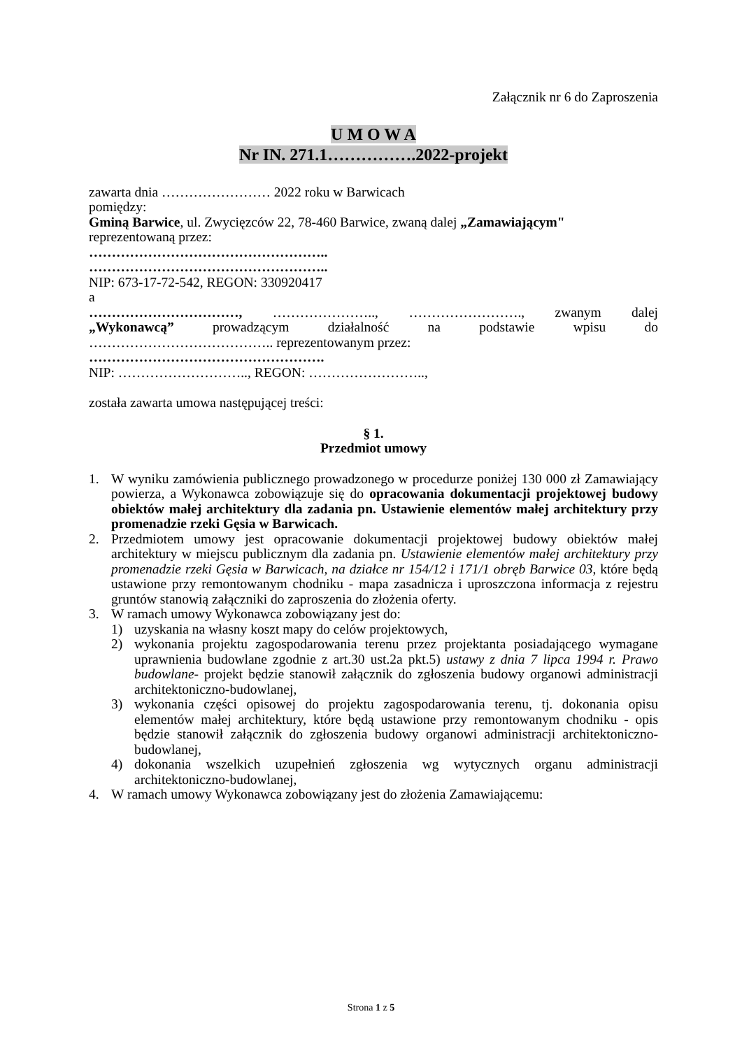Załącznik nr 6 do Zaproszenia
U M O W A
Nr IN. 271.1…………….2022-projekt
zawarta dnia …………………… 2022 roku w Barwicach
pomiędzy:
Gminą Barwice, ul. Zwycięzców 22, 78-460 Barwice, zwaną dalej „Zamawiającym"
reprezentowaną przez:
……………………………………………..
……………………………………………..
NIP: 673-17-72-542, REGON: 330920417
a
……………………………, ………………….., ……………………., zwanym dalej
„Wykonawcą” prowadzącym działalność na podstawie wpisu do
………………………………….. reprezentowanym przez:
…………………………………………….
NIP: ……………………….., REGON: ……………………..,
została zawarta umowa następującej treści:
§ 1.
Przedmiot umowy
1. W wyniku zamówienia publicznego prowadzonego w procedurze poniżej 130 000 zł Zamawiający powierza, a Wykonawca zobowiązuje się do opracowania dokumentacji projektowej budowy obiektów małej architektury dla zadania pn. Ustawienie elementów małej architektury przy promenadzie rzeki Gęsia w Barwicach.
2. Przedmiotem umowy jest opracowanie dokumentacji projektowej budowy obiektów małej architektury w miejscu publicznym dla zadania pn. Ustawienie elementów małej architektury przy promenadzie rzeki Gęsia w Barwicach, na działce nr 154/12 i 171/1 obręb Barwice 03, które będą ustawione przy remontowanym chodniku - mapa zasadnicza i uproszczona informacja z rejestru gruntów stanowią załączniki do zaproszenia do złożenia oferty.
3. W ramach umowy Wykonawca zobowiązany jest do:
1) uzyskania na własny koszt mapy do celów projektowych,
2) wykonania projektu zagospodarowania terenu przez projektanta posiadającego wymagane uprawnienia budowlane zgodnie z art.30 ust.2a pkt.5) ustawy z dnia 7 lipca 1994 r. Prawo budowlane- projekt będzie stanowił załącznik do zgłoszenia budowy organowi administracji architektoniczno-budowlanej,
3) wykonania części opisowej do projektu zagospodarowania terenu, tj. dokonania opisu elementów małej architektury, które będą ustawione przy remontowanym chodniku - opis będzie stanowił załącznik do zgłoszenia budowy organowi administracji architektoniczno-budowlanej,
4) dokonania wszelkich uzupełnień zgłoszenia wg wytycznych organu administracji architektoniczno-budowlanej,
4. W ramach umowy Wykonawca zobowiązany jest do złożenia Zamawiającemu:
Strona 1 z 5